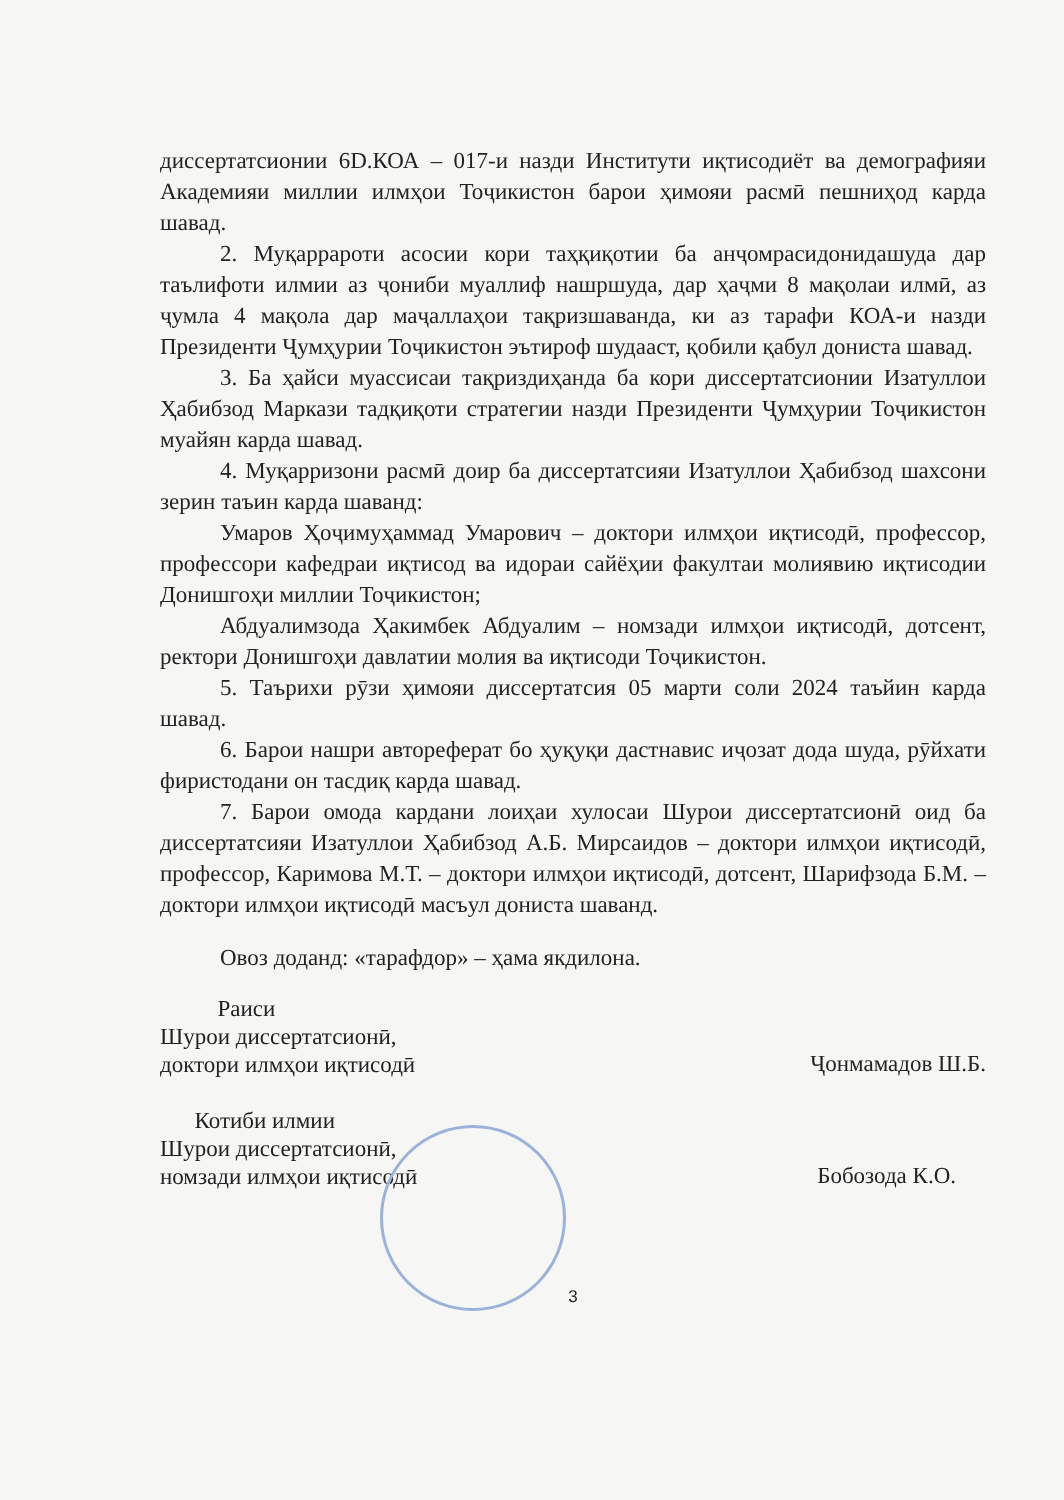диссертатсионии 6D.КОА – 017-и назди Институти иқтисодиёт ва демографияи Академияи миллии илмҳои Тоҷикистон барои ҳимояи расмӣ пешниҳод карда шавад.
2. Муқаррароти асосии кори таҳқиқотии ба анҷомрасидонидашуда дар таълифоти илмии аз ҷониби муаллиф нашршуда, дар ҳаҷми 8 мақолаи илмӣ, аз ҷумла 4 мақола дар маҷаллаҳои тақризшаванда, ки аз тарафи КОА-и назди Президенти Ҷумҳурии Тоҷикистон эътироф шудааст, қобили қабул дониста шавад.
3. Ба ҳайси муассисаи тақриздиҳанда ба кори диссертатсионии Изатуллои Ҳабибзод Маркази тадқиқоти стратегии назди Президенти Ҷумҳурии Тоҷикистон муайян карда шавад.
4. Муқарризони расмӣ доир ба диссертатсияи Изатуллои Ҳабибзод шахсони зерин таъин карда шаванд:
Умаров Ҳоҷимуҳаммад Умарович – доктори илмҳои иқтисодӣ, профессор, профессори кафедраи иқтисод ва идораи сайёҳии факултаи молиявию иқтисодии Донишгоҳи миллии Тоҷикистон;
Абдуалимзода Ҳакимбек Абдуалим – номзади илмҳои иқтисодӣ, дотсент, ректори Донишгоҳи давлатии молия ва иқтисоди Тоҷикистон.
5. Таърихи рӯзи ҳимояи диссертатсия 05 марти соли 2024 таъйин карда шавад.
6. Барои нашри автореферат бо ҳуқуқи дастнавис иҷозат дода шуда, рӯйхати фиристодани он тасдиқ карда шавад.
7. Барои омода кардани лоиҳаи хулосаи Шурои диссертатсионӣ оид ба диссертатсияи Изатуллои Ҳабибзод А.Б. Мирсаидов – доктори илмҳои иқтисодӣ, профессор, Каримова М.Т. – доктори илмҳои иқтисодӣ, дотсент, Шарифзода Б.М. – доктори илмҳои иқтисодӣ масъул дониста шаванд.
Овоз доданд: «тарафдор» – ҳама якдилона.
Раиси
Шурои диссертатсионӣ,
доктори илмҳои иқтисодӣ
Ҷонмамадов Ш.Б.
Котиби илмии
Шурои диссертатсионӣ,
номзади илмҳои иқтисодӣ
Бобозода К.О.
3